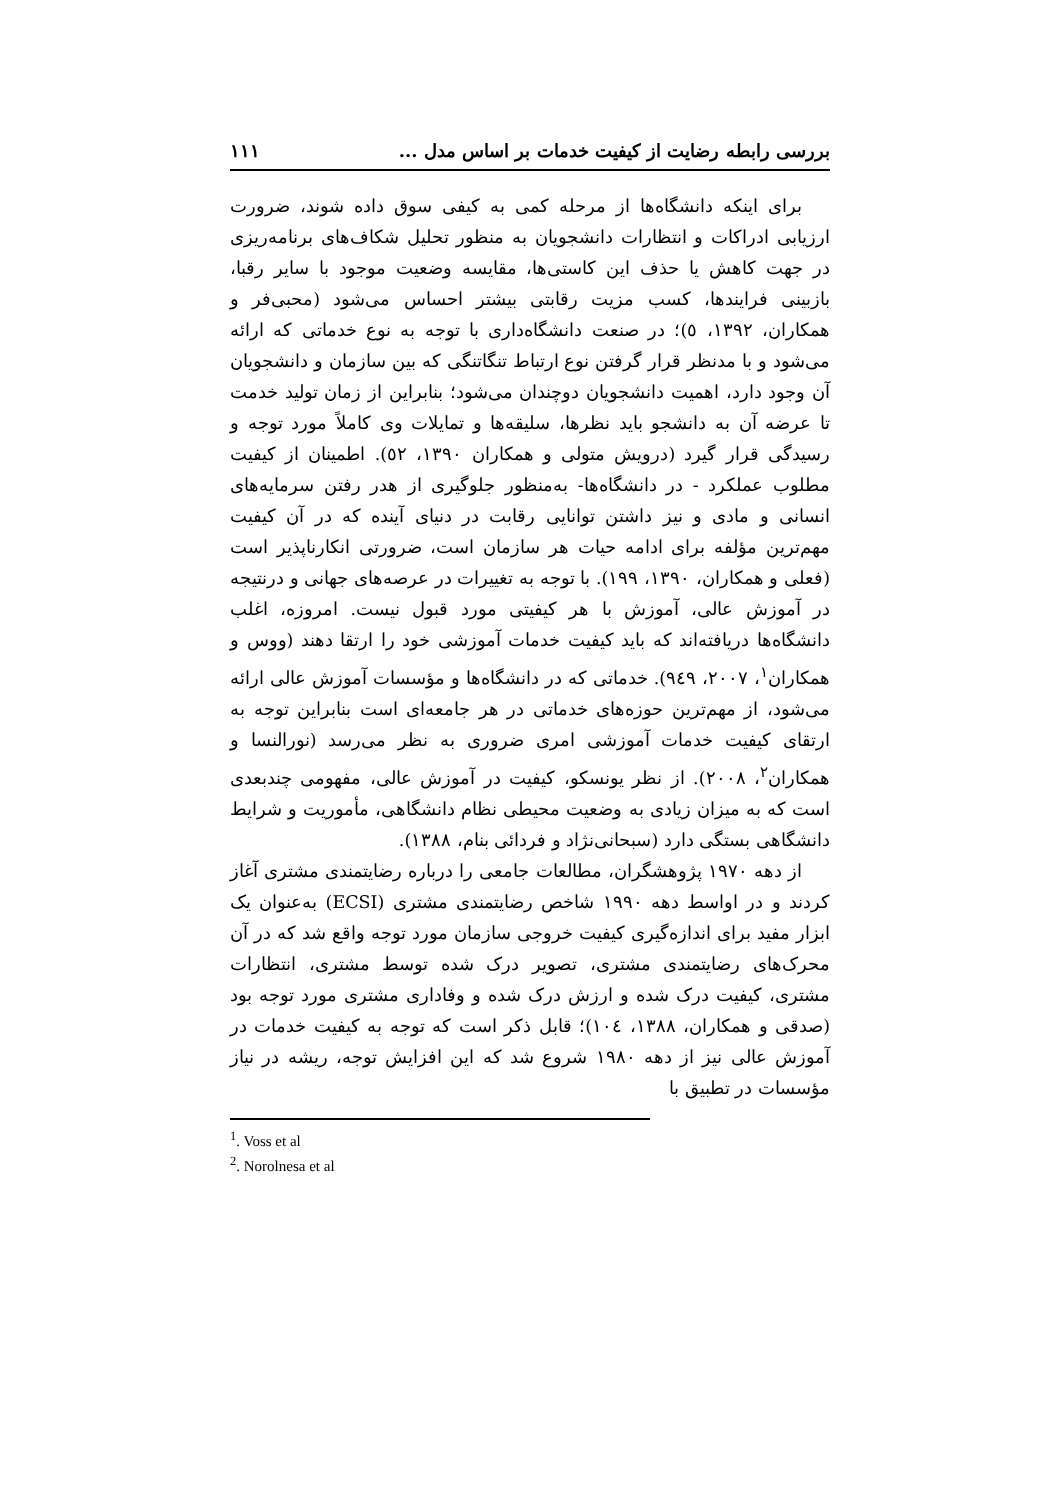بررسی رابطه رضایت از کیفیت خدمات بر اساس مدل ... ۱۱۱
برای اینکه دانشگاه‌ها از مرحله کمی به کیفی سوق داده شوند، ضرورت ارزیابی ادراکات و انتظارات دانشجویان به منظور تحلیل شکاف‌های برنامه‌ریزی در جهت کاهش یا حذف این کاستی‌ها، مقایسه وضعیت موجود با سایر رقبا، بازبینی فرایندها، کسب مزیت رقابتی بیشتر احساس می‌شود (محبی‌فر و همکاران، ۱۳۹۲، ٥)؛ در صنعت دانشگاه‌داری با توجه به نوع خدماتی که ارائه می‌شود و با مدنظر قرار گرفتن نوع ارتباط تنگاتنگی که بین سازمان و دانشجویان آن وجود دارد، اهمیت دانشجویان دوچندان می‌شود؛ بنابراین از زمان تولید خدمت تا عرضه آن به دانشجو باید نظرها، سلیقه‌ها و تمایلات وی کاملاً مورد توجه و رسیدگی قرار گیرد (درویش متولی و همکاران ۱۳۹۰، ٥۲). اطمینان از کیفیت مطلوب عملکرد - در دانشگاه‌ها- به‌منظور جلوگیری از هدر رفتن سرمایه‌های انسانی و مادی و نیز داشتن توانایی رقابت در دنیای آینده که در آن کیفیت مهم‌ترین مؤلفه برای ادامه حیات هر سازمان است، ضرورتی انکارناپذیر است (فعلی و همکاران، ۱۳۹۰، ۱۹۹). با توجه به تغییرات در عرصه‌های جهانی و درنتیجه در آموزش عالی، آموزش با هر کیفیتی مورد قبول نیست. امروزه، اغلب دانشگاه‌ها دریافته‌اند که باید کیفیت خدمات آموزشی خود را ارتقا دهند (ووس و همکاران<sup>۱</sup>، ۲۰۰۷، ۹٤۹). خدماتی که در دانشگاه‌ها و مؤسسات آموزش عالی ارائه می‌شود، از مهم‌ترین حوزه‌های خدماتی در هر جامعه‌ای است بنابراین توجه به ارتقای کیفیت خدمات آموزشی امری ضروری به نظر می‌رسد (نورالنسا و همکاران<sup>۲</sup>، ۲۰۰۸). از نظر یونسکو، کیفیت در آموزش عالی، مفهومی چندبعدی است که به میزان زیادی به وضعیت محیطی نظام دانشگاهی، مأموریت و شرایط دانشگاهی بستگی دارد (سبحانی‌نژاد و فردائی بنام، ۱۳۸۸).
از دهه ۱۹۷۰ پژوهشگران، مطالعات جامعی را درباره رضایتمندی مشتری آغاز کردند و در اواسط دهه ۱۹۹۰ شاخص رضایتمندی مشتری (ECSI) به‌عنوان یک ابزار مفید برای اندازه‌گیری کیفیت خروجی سازمان مورد توجه واقع شد که در آن محرک‌های رضایتمندی مشتری، تصویر درک شده توسط مشتری، انتظارات مشتری، کیفیت درک شده و ارزش درک شده و وفاداری مشتری مورد توجه بود (صدقی و همکاران، ۱۳۸۸، ۱۰٤)؛ قابل ذکر است که توجه به کیفیت خدمات در آموزش عالی نیز از دهه ۱۹۸۰ شروع شد که این افزایش توجه، ریشه در نیاز مؤسسات در تطبیق با
<sup>1</sup>. Voss et al
<sup>2</sup>. Norolnesa et al